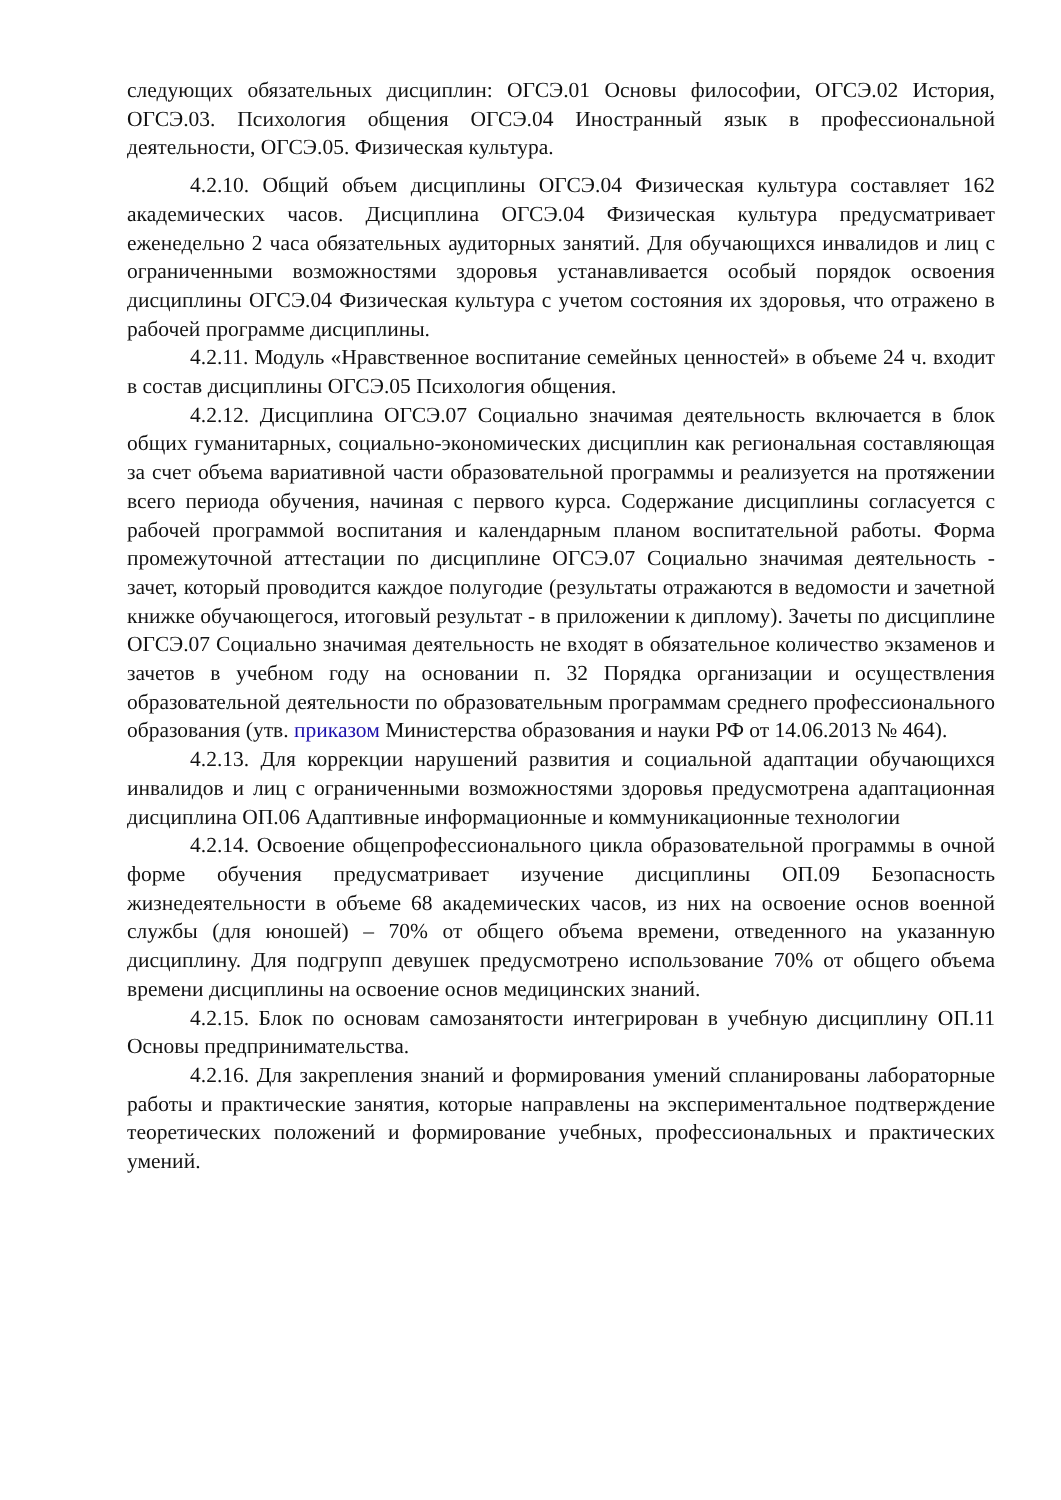следующих обязательных дисциплин: ОГСЭ.01 Основы философии, ОГСЭ.02 История, ОГСЭ.03. Психология общения ОГСЭ.04 Иностранный язык в профессиональной деятельности, ОГСЭ.05. Физическая культура.
4.2.10. Общий объем дисциплины ОГСЭ.04 Физическая культура составляет 162 академических часов. Дисциплина ОГСЭ.04 Физическая культура предусматривает еженедельно 2 часа обязательных аудиторных занятий. Для обучающихся инвалидов и лиц с ограниченными возможностями здоровья устанавливается особый порядок освоения дисциплины ОГСЭ.04 Физическая культура с учетом состояния их здоровья, что отражено в рабочей программе дисциплины.
4.2.11. Модуль «Нравственное воспитание семейных ценностей» в объеме 24 ч. входит в состав дисциплины ОГСЭ.05 Психология общения.
4.2.12. Дисциплина ОГСЭ.07 Социально значимая деятельность включается в блок общих гуманитарных, социально-экономических дисциплин как региональная составляющая за счет объема вариативной части образовательной программы и реализуется на протяжении всего периода обучения, начиная с первого курса. Содержание дисциплины согласуется с рабочей программой воспитания и календарным планом воспитательной работы. Форма промежуточной аттестации по дисциплине ОГСЭ.07 Социально значимая деятельность - зачет, который проводится каждое полугодие (результаты отражаются в ведомости и зачетной книжке обучающегося, итоговый результат - в приложении к диплому). Зачеты по дисциплине ОГСЭ.07 Социально значимая деятельность не входят в обязательное количество экзаменов и зачетов в учебном году на основании п. 32 Порядка организации и осуществления образовательной деятельности по образовательным программам среднего профессионального образования (утв. приказом Министерства образования и науки РФ от 14.06.2013 № 464).
4.2.13. Для коррекции нарушений развития и социальной адаптации обучающихся инвалидов и лиц с ограниченными возможностями здоровья предусмотрена адаптационная дисциплина ОП.06 Адаптивные информационные и коммуникационные технологии
4.2.14. Освоение общепрофессионального цикла образовательной программы в очной форме обучения предусматривает изучение дисциплины ОП.09 Безопасность жизнедеятельности в объеме 68 академических часов, из них на освоение основ военной службы (для юношей) – 70% от общего объема времени, отведенного на указанную дисциплину. Для подгрупп девушек предусмотрено использование 70% от общего объема времени дисциплины на освоение основ медицинских знаний.
4.2.15. Блок по основам самозанятости интегрирован в учебную дисциплину ОП.11 Основы предпринимательства.
4.2.16. Для закрепления знаний и формирования умений спланированы лабораторные работы и практические занятия, которые направлены на экспериментальное подтверждение теоретических положений и формирование учебных, профессиональных и практических умений.